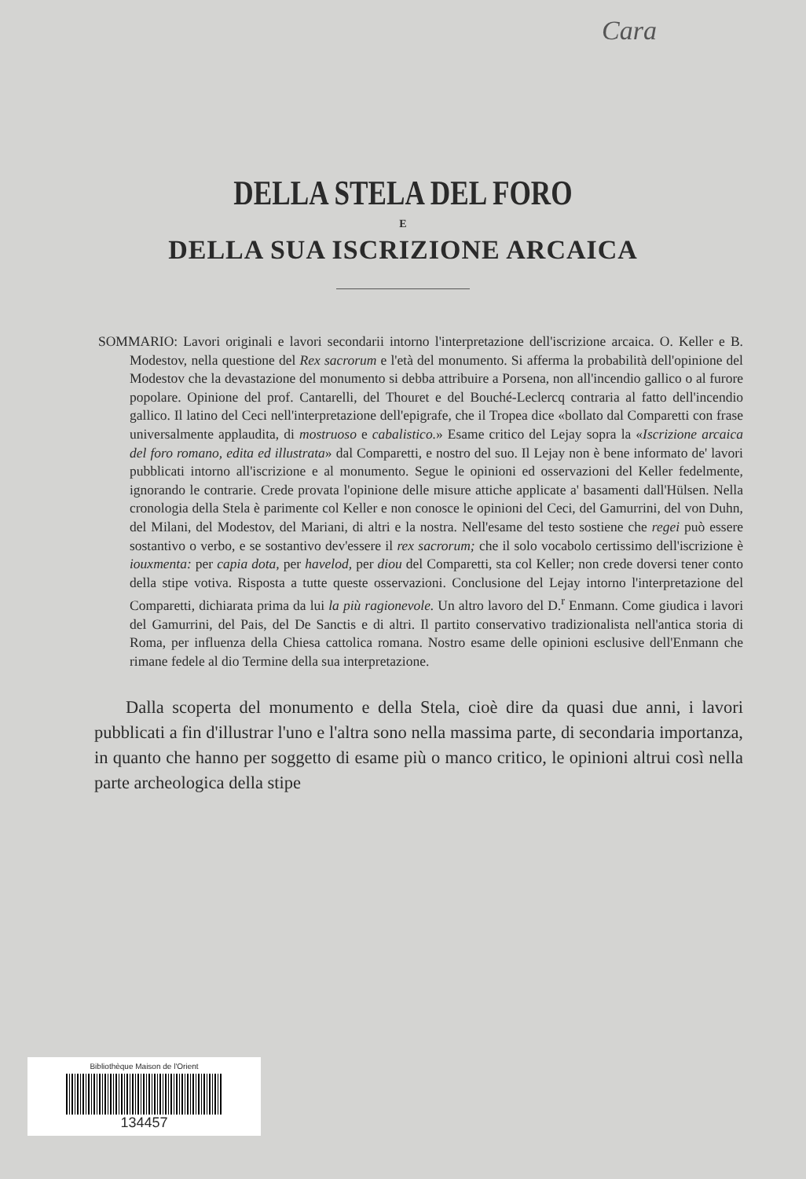Cara
DELLA STELA DEL FORO
E
DELLA SUA ISCRIZIONE ARCAICA
SOMMARIO: Lavori originali e lavori secondarii intorno l'interpretazione dell'iscrizione arcaica. O. Keller e B. Modestov, nella questione del Rex sacrorum e l'età del monumento. Si afferma la probabilità dell'opinione del Modestov che la devastazione del monumento si debba attribuire a Porsena, non all'incendio gallico o al furore popolare. Opinione del prof. Cantarelli, del Thouret e del Bouché-Leclercq contraria al fatto dell'incendio gallico. Il latino del Ceci nell'interpretazione dell'epigrafe, che il Tropea dice «bollato dal Comparetti con frase universalmente applaudita, di mostruoso e cabalistico.» Esame critico del Lejay sopra la «Iscrizione arcaica del foro romano, edita ed illustrata» dal Comparetti, e nostro del suo. Il Lejay non è bene informato de' lavori pubblicati intorno all'iscrizione e al monumento. Segue le opinioni ed osservazioni del Keller fedelmente, ignorando le contrarie. Crede provata l'opinione delle misure attiche applicate a' basamenti dall'Hülsen. Nella cronologia della Stela è parimente col Keller e non conosce le opinioni del Ceci, del Gamurrini, del von Duhn, del Milani, del Modestov, del Mariani, di altri e la nostra. Nell'esame del testo sostiene che regei può essere sostantivo o verbo, e se sostantivo dev'essere il rex sacrorum; che il solo vocabolo certissimo dell'iscrizione è iouxmenta: per capia dota, per havelod, per diou del Comparetti, sta col Keller; non crede doversi tener conto della stipe votiva. Risposta a tutte queste osservazioni. Conclusione del Lejay intorno l'interpretazione del Comparetti, dichiarata prima da lui la più ragionevole. Un altro lavoro del D.<sup>r</sup> Enmann. Come giudica i lavori del Gamurrini, del Pais, del De Sanctis e di altri. Il partito conservativo tradizionalista nell'antica storia di Roma, per influenza della Chiesa cattolica romana. Nostro esame delle opinioni esclusive dell'Enmann che rimane fedele al dio Termine della sua interpretazione.
Dalla scoperta del monumento e della Stela, cioè dire da quasi due anni, i lavori pubblicati a fin d'illustrar l'uno e l'altra sono nella massima parte, di secondaria importanza, in quanto che hanno per soggetto di esame più o manco critico, le opinioni altrui così nella parte archeologica della stipe
Bibliothèque Maison de l'Orient
134457